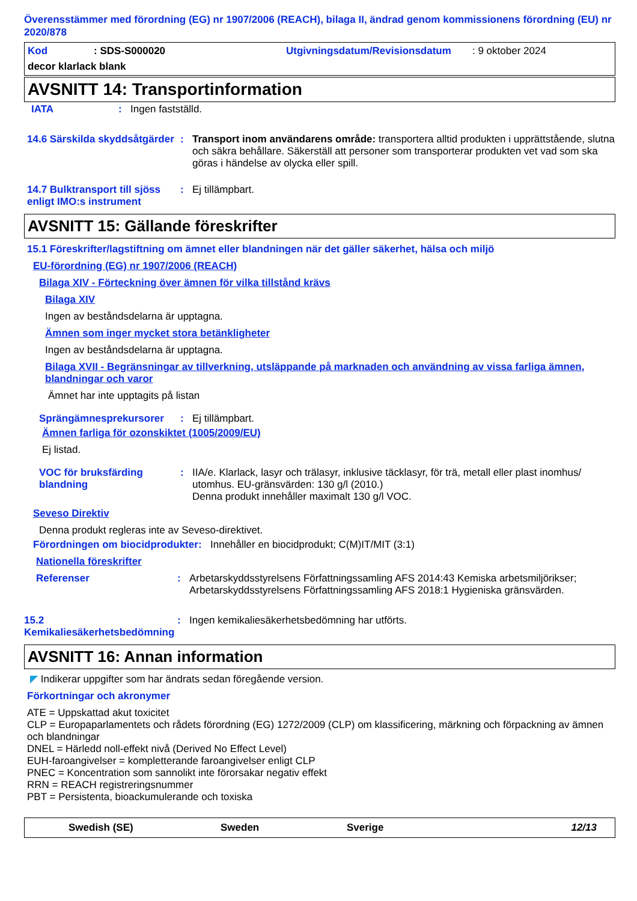Överensstämmer med förordning (EG) nr 1907/2006 (REACH), bilaga II, ändrad genom kommissionens förordning (EU) nr 2020/878
Kod: SDS-S000020 Utgivningsdatum/Revisionsdatum: 9 oktober 2024
decor klarlack blank
AVSNITT 14: Transportinformation
IATA: Ingen fastställd.
14.6 Särskilda skyddsåtgärder: Transport inom användarens område: transportera alltid produkten i upprättstående, slutna och säkra behållare. Säkerställ att personer som transporterar produkten vet vad som ska göras i händelse av olycka eller spill.
14.7 Bulktransport till sjöss enligt IMO:s instrument: Ej tillämpbart.
AVSNITT 15: Gällande föreskrifter
15.1 Föreskrifter/lagstiftning om ämnet eller blandningen när det gäller säkerhet, hälsa och miljö
EU-förordning (EG) nr 1907/2006 (REACH)
Bilaga XIV - Förteckning över ämnen för vilka tillstånd krävs
Bilaga XIV
Ingen av beståndsdelarna är upptagna.
Ämnen som inger mycket stora betänkligheter
Ingen av beståndsdelarna är upptagna.
Bilaga XVII - Begränsningar av tillverkning, utsläppande på marknaden och användning av vissa farliga ämnen, blandningar och varor
Ämnet har inte upptagits på listan
Sprängämnesprekursorer: Ej tillämpbart.
Ämnen farliga för ozonskiktet (1005/2009/EU)
Ej listad.
VOC för bruksfärding blandning: IIA/e. Klarlack, lasyr och trälasyr, inklusive täcklasyr, för trä, metall eller plast inomhus/ utomhus. EU-gränsvärden: 130 g/l (2010.)
Denna produkt innehåller maximalt 130 g/l VOC.
Seveso Direktiv
Denna produkt regleras inte av Seveso-direktivet.
Förordningen om biocidprodukter: Innehåller en biocidprodukt; C(M)IT/MIT (3:1)
Nationella föreskrifter
Referenser: Arbetarskyddsstyrelsens Författningssamling AFS 2014:43 Kemiska arbetsmiljörikser; Arbetarskyddsstyrelsens Författningssamling AFS 2018:1 Hygieniska gränsvärden.
15.2 Kemikaliesäkerhetsbedömning: Ingen kemikaliesäkerhetsbedömning har utförts.
AVSNITT 16: Annan information
◤ Indikerar uppgifter som har ändrats sedan föregående version.
Förkortningar och akronymer
ATE = Uppskattad akut toxicitet
CLP = Europaparlamentets och rådets förordning (EG) 1272/2009 (CLP) om klassificering, märkning och förpackning av ämnen och blandningar
DNEL = Härledd noll-effekt nivå (Derived No Effect Level)
EUH-faroangivelser = kompletterande faroangivelser enligt CLP
PNEC = Koncentration som sannolikt inte förorsakar negativ effekt
RRN = REACH registreringsnummer
PBT = Persistenta, bioackumulerande och toxiska
Swedish (SE) Sweden Sverige 12/13